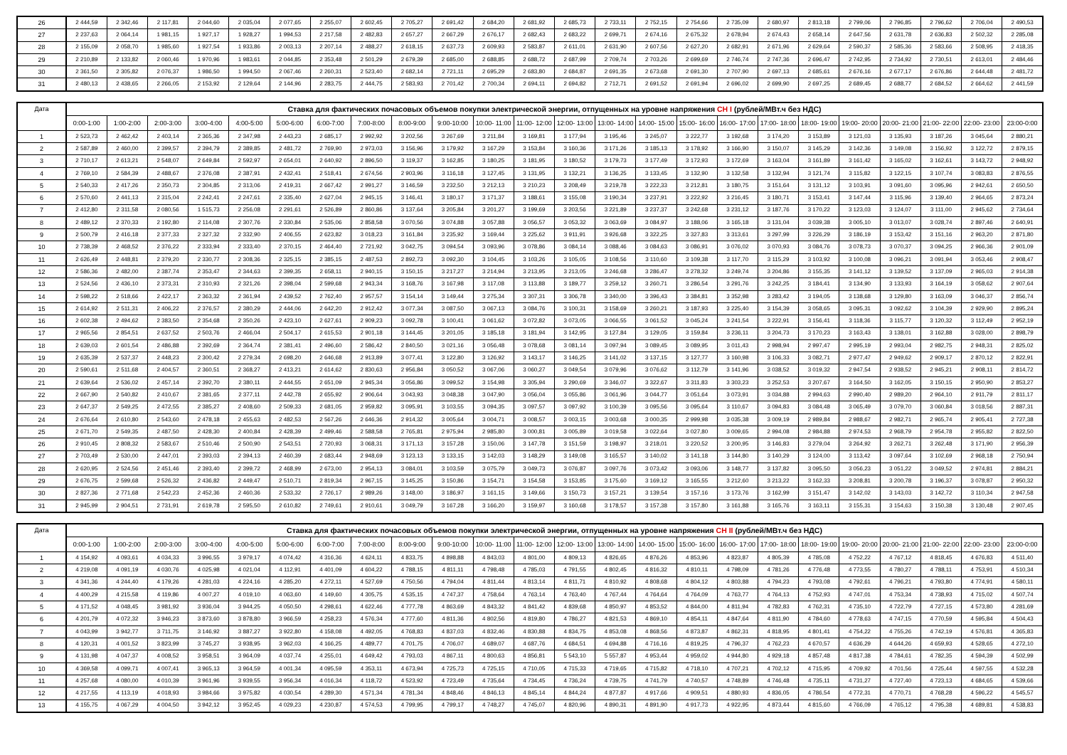| 26 | 2 444,59 | 2 342,46 | 2 117,81 | 2 044,60 | 2 035,04 | 2 077,65 | 2 255,07 | 2 602,45 | 2 705,27 | 2 691,42 | 2 684,20 | 2 681,92 | 2 685,73 | 2 733,11 | 2 752,15 | 2 754,66 | 2 735,09 | 2 680,97 | 2 813,18 | 2 799,06 | 2 796,85 | 2 796,62 | 2 706,04 | 2 490,53 |
| 27 | 2 237,63 | 2 064,14 | 1 981,15 | 1 927,17 | 1 928,27 | 1 994,53 | 2 217,58 | 2 482,83 | 2 657,27 | 2 667,29 | 2 676,17 | 2 682,43 | 2 683,22 | 2 699,71 | 2 674,16 | 2 675,32 | 2 678,94 | 2 674,43 | 2 658,14 | 2 647,56 | 2 631,78 | 2 636,83 | 2 502,32 | 2 285,08 |
| 28 | 2 155,09 | 2 058,70 | 1 985,60 | 1 927,54 | 1 933,86 | 2 003,13 | 2 207,14 | 2 488,27 | 2 618,15 | 2 637,73 | 2 609,93 | 2 583,87 | 2 611,01 | 2 631,90 | 2 607,56 | 2 627,20 | 2 682,91 | 2 671,96 | 2 629,64 | 2 590,37 | 2 585,36 | 2 583,66 | 2 508,95 | 2 418,35 |
| 29 | 2 210,89 | 2 133,82 | 2 060,46 | 1 970,96 | 1 983,61 | 2 044,85 | 2 353,48 | 2 501,29 | 2 679,39 | 2 685,00 | 2 688,85 | 2 688,72 | 2 687,99 | 2 709,74 | 2 703,26 | 2 699,69 | 2 746,74 | 2 747,36 | 2 696,47 | 2 742,95 | 2 734,92 | 2 730,51 | 2 613,01 | 2 484,46 |
| 30 | 2 361,50 | 2 305,82 | 2 076,37 | 1 986,50 | 1 994,50 | 2 067,46 | 2 260,31 | 2 523,40 | 2 682,14 | 2 721,11 | 2 695,29 | 2 683,80 | 2 684,87 | 2 691,35 | 2 673,68 | 2 691,30 | 2 707,90 | 2 697,13 | 2 685,61 | 2 676,16 | 2 677,17 | 2 676,86 | 2 644,48 | 2 481,72 |
| 31 | 2 480,13 | 2 438,65 | 2 266,05 | 2 153,92 | 2 129,64 | 2 144,96 | 2 283,75 | 2 444,75 | 2 583,93 | 2 701,42 | 2 700,34 | 2 694,11 | 2 694,82 | 2 712,71 | 2 691,52 | 2 691,94 | 2 696,02 | 2 699,90 | 2 697,25 | 2 689,45 | 2 688,77 | 2 684,52 | 2 664,62 | 2 441,59 |
| Дата | Ставка для фактических почасовых объемов покупки электрической энергии, отпущенных на уровне напряжения СН I (рублей/МВт.ч без НДС) | | | | | | | | | | | | | | | | | | | | | | | |
| --- | --- | --- | --- | --- | --- | --- | --- | --- | --- | --- | --- | --- | --- | --- | --- | --- | --- | --- | --- | --- | --- | --- | --- | --- |
| | 0:00-1:00 | 1:00-2:00 | 2:00-3:00 | 3:00-4:00 | 4:00-5:00 | 5:00-6:00 | 6:00-7:00 | 7:00-8:00 | 8:00-9:00 | 9:00-10:00 | 10:00- 11:00 | 11:00- 12:00 | 12:00- 13:00 | 13:00- 14:00 | 14:00- 15:00 | 15:00- 16:00 | 16:00- 17:00 | 17:00- 18:00 | 18:00- 19:00 | 19:00- 20:00 | 20:00- 21:00 | 21:00- 22:00 | 22:00- 23:00 | 23:00-0:00 |
| 1 | 2 523,73 | 2 462,42 | 2 403,14 | 2 365,36 | 2 347,98 | 2 443,23 | 2 685,17 | 2 992,92 | 3 202,56 | 3 267,69 | 3 211,84 | 3 169,81 | 3 177,94 | 3 195,46 | 3 245,07 | 3 222,77 | 3 192,68 | 3 174,20 | 3 153,89 | 3 121,03 | 3 135,93 | 3 187,26 | 3 045,64 | 2 880,21 |
| 2 | 2 587,89 | 2 460,00 | 2 399,57 | 2 394,79 | 2 389,85 | 2 481,72 | 2 769,90 | 2 973,03 | 3 156,96 | 3 179,92 | 3 167,29 | 3 153,84 | 3 160,36 | 3 171,26 | 3 185,13 | 3 178,92 | 3 166,90 | 3 150,07 | 3 145,29 | 3 142,36 | 3 149,08 | 3 156,92 | 3 122,72 | 2 879,15 |
| 3 | 2 710,17 | 2 613,21 | 2 548,07 | 2 649,84 | 2 592,97 | 2 654,01 | 2 640,92 | 2 896,50 | 3 119,37 | 3 162,85 | 3 180,25 | 3 181,95 | 3 180,52 | 3 179,73 | 3 177,49 | 3 172,93 | 3 172,69 | 3 163,04 | 3 161,89 | 3 161,42 | 3 165,02 | 3 162,61 | 3 143,72 | 2 948,92 |
| 4 | 2 769,10 | 2 584,39 | 2 488,67 | 2 376,08 | 2 387,91 | 2 432,41 | 2 518,41 | 2 674,56 | 2 903,96 | 3 116,18 | 3 127,45 | 3 131,95 | 3 132,21 | 3 136,25 | 3 133,45 | 3 132,90 | 3 132,58 | 3 132,94 | 3 121,74 | 3 115,82 | 3 122,15 | 3 107,74 | 3 083,83 | 2 876,55 |
| 5 | 2 540,33 | 2 417,26 | 2 350,73 | 2 304,85 | 2 313,06 | 2 419,31 | 2 667,42 | 2 991,27 | 3 146,59 | 3 232,50 | 3 212,13 | 3 210,23 | 3 208,49 | 3 219,78 | 3 222,33 | 3 212,81 | 3 180,75 | 3 151,64 | 3 131,12 | 3 103,91 | 3 091,60 | 3 095,96 | 2 942,61 | 2 650,50 |
| 6 | 2 570,60 | 2 441,13 | 2 315,04 | 2 242,41 | 2 247,61 | 2 335,40 | 2 627,04 | 2 945,15 | 3 146,41 | 3 180,17 | 3 171,37 | 3 188,61 | 3 155,08 | 3 190,34 | 3 237,91 | 3 222,92 | 3 216,45 | 3 180,71 | 3 153,41 | 3 147,44 | 3 115,96 | 3 139,40 | 2 964,65 | 2 873,24 |
| 7 | 2 412,80 | 2 311,58 | 2 080,56 | 1 515,73 | 2 256,08 | 2 291,61 | 2 526,89 | 2 860,86 | 3 137,64 | 3 205,84 | 3 201,27 | 3 199,69 | 3 203,56 | 3 221,89 | 3 237,37 | 3 242,68 | 3 231,12 | 3 187,76 | 3 170,22 | 3 123,03 | 3 124,07 | 3 111,00 | 2 945,62 | 2 734,64 |
| 8 | 2 489,12 | 2 370,33 | 2 192,80 | 2 114,08 | 2 307,76 | 2 330,84 | 2 535,06 | 2 858,58 | 3 070,56 | 3 074,88 | 3 057,88 | 3 056,57 | 3 053,32 | 3 063,69 | 3 084,97 | 3 188,06 | 3 165,18 | 3 131,04 | 3 039,38 | 3 005,10 | 3 013,07 | 3 028,74 | 2 897,46 | 2 640,91 |
| 9 | 2 500,79 | 2 416,18 | 2 377,33 | 2 327,32 | 2 332,90 | 2 406,55 | 2 623,82 | 3 018,23 | 3 161,84 | 3 235,92 | 3 169,44 | 3 225,62 | 3 911,91 | 3 926,68 | 3 322,25 | 3 327,83 | 3 313,61 | 3 297,99 | 3 226,29 | 3 186,19 | 3 153,42 | 3 151,16 | 2 963,20 | 2 871,80 |
| 10 | 2 738,39 | 2 468,52 | 2 376,22 | 2 333,94 | 2 333,40 | 2 370,15 | 2 464,40 | 2 721,92 | 3 042,75 | 3 094,54 | 3 093,96 | 3 078,86 | 3 084,14 | 3 088,46 | 3 084,63 | 3 086,91 | 3 076,02 | 3 070,93 | 3 084,76 | 3 078,73 | 3 070,37 | 3 094,25 | 2 966,36 | 2 901,09 |
| 11 | 2 626,49 | 2 448,81 | 2 379,20 | 2 330,77 | 2 308,36 | 2 325,15 | 2 385,15 | 2 487,53 | 2 892,73 | 3 092,30 | 3 104,45 | 3 103,26 | 3 105,05 | 3 108,56 | 3 110,60 | 3 109,38 | 3 117,70 | 3 115,29 | 3 103,92 | 3 100,08 | 3 096,21 | 3 091,94 | 3 053,46 | 2 908,47 |
| 12 | 2 586,36 | 2 482,00 | 2 387,74 | 2 353,47 | 2 344,63 | 2 399,35 | 2 658,11 | 2 940,15 | 3 150,15 | 3 217,27 | 3 214,94 | 3 213,95 | 3 213,05 | 3 246,68 | 3 286,47 | 3 278,32 | 3 249,74 | 3 204,86 | 3 155,35 | 3 141,12 | 3 139,52 | 3 137,09 | 2 965,03 | 2 914,38 |
| 13 | 2 524,56 | 2 436,10 | 2 373,31 | 2 310,93 | 2 321,26 | 2 398,04 | 2 599,68 | 2 943,34 | 3 168,76 | 3 167,98 | 3 117,08 | 3 113,88 | 3 189,77 | 3 259,12 | 3 260,71 | 3 286,54 | 3 291,76 | 3 242,25 | 3 184,41 | 3 134,90 | 3 133,93 | 3 164,19 | 3 058,62 | 2 907,64 |
| 14 | 2 598,22 | 2 518,66 | 2 422,17 | 2 363,32 | 2 361,94 | 2 439,52 | 2 762,40 | 2 957,57 | 3 154,14 | 3 149,44 | 3 275,34 | 3 307,31 | 3 306,78 | 3 340,00 | 3 396,43 | 3 384,81 | 3 352,98 | 3 283,42 | 3 194,05 | 3 138,68 | 3 129,80 | 3 163,09 | 3 046,37 | 2 856,74 |
| 15 | 2 614,92 | 2 511,31 | 2 406,22 | 2 376,57 | 2 380,29 | 2 444,06 | 2 642,20 | 2 912,42 | 3 077,34 | 3 087,50 | 3 067,13 | 3 084,76 | 3 100,31 | 3 158,69 | 3 260,21 | 3 187,93 | 3 225,40 | 3 154,39 | 3 058,65 | 3 095,31 | 3 092,62 | 3 104,39 | 2 929,90 | 2 895,24 |
| 16 | 2 602,38 | 2 494,62 | 2 383,50 | 2 354,68 | 2 350,26 | 2 423,10 | 2 627,61 | 2 909,23 | 3 092,78 | 3 100,41 | 3 061,62 | 3 072,82 | 3 073,05 | 3 066,55 | 3 061,52 | 3 045,24 | 3 241,54 | 3 222,91 | 3 156,41 | 3 118,36 | 3 115,77 | 3 120,32 | 3 112,49 | 2 952,19 |
| 17 | 2 965,56 | 2 854,51 | 2 637,52 | 2 503,76 | 2 466,04 | 2 504,17 | 2 615,53 | 2 901,18 | 3 144,45 | 3 201,05 | 3 185,18 | 3 181,94 | 3 142,95 | 3 127,84 | 3 129,05 | 3 159,84 | 3 236,11 | 3 204,73 | 3 170,23 | 3 163,43 | 3 138,01 | 3 162,88 | 3 028,00 | 2 898,79 |
| 18 | 2 639,03 | 2 601,54 | 2 486,88 | 2 392,69 | 2 364,74 | 2 381,41 | 2 496,60 | 2 586,42 | 2 840,50 | 3 021,16 | 3 056,48 | 3 078,68 | 3 081,14 | 3 097,94 | 3 089,45 | 3 089,95 | 3 011,43 | 2 998,94 | 2 997,47 | 2 995,19 | 2 993,04 | 2 982,75 | 2 948,31 | 2 825,02 |
| 19 | 2 635,39 | 2 537,37 | 2 448,23 | 2 300,42 | 2 279,34 | 2 698,20 | 2 646,68 | 2 913,89 | 3 077,41 | 3 122,80 | 3 126,92 | 3 143,17 | 3 146,25 | 3 141,02 | 3 137,15 | 3 127,77 | 3 160,98 | 3 106,33 | 3 082,71 | 2 977,47 | 2 949,62 | 2 909,17 | 2 870,12 | 2 822,91 |
| 20 | 2 590,61 | 2 511,68 | 2 404,57 | 2 360,51 | 2 368,27 | 2 413,21 | 2 614,62 | 2 830,63 | 2 956,84 | 3 050,52 | 3 067,06 | 3 060,27 | 3 049,54 | 3 079,96 | 3 076,62 | 3 112,79 | 3 141,96 | 3 038,52 | 3 019,32 | 2 947,54 | 2 938,52 | 2 945,21 | 2 908,11 | 2 814,72 |
| 21 | 2 639,64 | 2 536,02 | 2 457,14 | 2 392,70 | 2 380,11 | 2 444,55 | 2 651,09 | 2 945,34 | 3 056,86 | 3 099,52 | 3 154,98 | 3 305,94 | 3 290,69 | 3 346,07 | 3 322,67 | 3 311,83 | 3 303,23 | 3 252,53 | 3 207,67 | 3 164,50 | 3 162,05 | 3 150,15 | 2 950,90 | 2 853,27 |
| 22 | 2 667,90 | 2 540,82 | 2 410,67 | 2 381,65 | 2 377,11 | 2 442,78 | 2 655,92 | 2 906,64 | 3 043,93 | 3 048,38 | 3 047,90 | 3 056,04 | 3 055,86 | 3 061,96 | 3 044,77 | 3 051,64 | 3 073,91 | 3 034,88 | 2 994,63 | 2 990,40 | 2 989,20 | 2 964,10 | 2 911,79 | 2 811,17 |
| 23 | 2 647,37 | 2 549,25 | 2 472,55 | 2 385,27 | 2 408,60 | 2 509,33 | 2 681,05 | 2 959,82 | 3 095,91 | 3 103,55 | 3 094,35 | 3 097,57 | 3 097,92 | 3 100,39 | 3 095,56 | 3 095,64 | 3 110,67 | 3 094,83 | 3 084,48 | 3 065,49 | 3 079,70 | 3 060,84 | 3 018,56 | 2 887,31 |
| 24 | 2 676,64 | 2 610,80 | 2 543,60 | 2 478,18 | 2 455,63 | 2 482,53 | 2 567,26 | 2 646,36 | 2 914,32 | 3 005,64 | 3 004,71 | 3 008,57 | 3 003,15 | 3 003,68 | 3 000,35 | 2 999,98 | 3 035,38 | 3 009,19 | 2 989,84 | 2 988,67 | 2 982,71 | 2 965,74 | 2 905,41 | 2 727,38 |
| 25 | 2 671,70 | 2 549,35 | 2 487,50 | 2 428,30 | 2 400,84 | 2 428,39 | 2 499,46 | 2 588,58 | 2 765,81 | 2 975,94 | 2 985,80 | 3 000,81 | 3 005,89 | 3 019,58 | 3 022,64 | 3 027,80 | 3 009,65 | 2 994,08 | 2 984,88 | 2 974,53 | 2 968,79 | 2 954,78 | 2 955,82 | 2 822,50 |
| 26 | 2 910,45 | 2 808,32 | 2 583,67 | 2 510,46 | 2 500,90 | 2 543,51 | 2 720,93 | 3 068,31 | 3 171,13 | 3 157,28 | 3 150,06 | 3 147,78 | 3 151,59 | 3 198,97 | 3 218,01 | 3 220,52 | 3 200,95 | 3 146,83 | 3 279,04 | 3 264,92 | 3 262,71 | 3 262,48 | 3 171,90 | 2 956,39 |
| 27 | 2 703,49 | 2 530,00 | 2 447,01 | 2 393,03 | 2 394,13 | 2 460,39 | 2 683,44 | 2 948,69 | 3 123,13 | 3 133,15 | 3 142,03 | 3 148,29 | 3 149,08 | 3 165,57 | 3 140,02 | 3 141,18 | 3 144,80 | 3 140,29 | 3 124,00 | 3 113,42 | 3 097,64 | 3 102,69 | 2 968,18 | 2 750,94 |
| 28 | 2 620,95 | 2 524,56 | 2 451,46 | 2 393,40 | 2 399,72 | 2 468,99 | 2 673,00 | 2 954,13 | 3 084,01 | 3 103,59 | 3 075,79 | 3 049,73 | 3 076,87 | 3 097,76 | 3 073,42 | 3 093,06 | 3 148,77 | 3 137,82 | 3 095,50 | 3 056,23 | 3 051,22 | 3 049,52 | 2 974,81 | 2 884,21 |
| 29 | 2 676,75 | 2 599,68 | 2 526,32 | 2 436,82 | 2 449,47 | 2 510,71 | 2 819,34 | 2 967,15 | 3 145,25 | 3 150,86 | 3 154,71 | 3 154,58 | 3 153,85 | 3 175,60 | 3 169,12 | 3 165,55 | 3 212,60 | 3 213,22 | 3 162,33 | 3 208,81 | 3 200,78 | 3 196,37 | 3 078,87 | 2 950,32 |
| 30 | 2 827,36 | 2 771,68 | 2 542,23 | 2 452,36 | 2 460,36 | 2 533,32 | 2 726,17 | 2 989,26 | 3 148,00 | 3 186,97 | 3 161,15 | 3 149,66 | 3 150,73 | 3 157,21 | 3 139,54 | 3 157,16 | 3 173,76 | 3 162,99 | 3 151,47 | 3 142,02 | 3 143,03 | 3 142,72 | 3 110,34 | 2 947,58 |
| 31 | 2 945,99 | 2 904,51 | 2 731,91 | 2 619,78 | 2 595,50 | 2 610,82 | 2 749,61 | 2 910,61 | 3 049,79 | 3 167,28 | 3 166,20 | 3 159,97 | 3 160,68 | 3 178,57 | 3 157,38 | 3 157,80 | 3 161,88 | 3 165,76 | 3 163,11 | 3 155,31 | 3 154,63 | 3 150,38 | 3 130,48 | 2 907,45 |
| Дата | Ставка для фактических почасовых объемов покупки электрической энергии, отпущенных на уровне напряжения СН II (рублей/МВт.ч без НДС) | | | | | | | | | | | | | | | | | | | | | | | |
| --- | --- | --- | --- | --- | --- | --- | --- | --- | --- | --- | --- | --- | --- | --- | --- | --- | --- | --- | --- | --- | --- | --- | --- | --- |
| | 0:00-1:00 | 1:00-2:00 | 2:00-3:00 | 3:00-4:00 | 4:00-5:00 | 5:00-6:00 | 6:00-7:00 | 7:00-8:00 | 8:00-9:00 | 9:00-10:00 | 10:00- 11:00 | 11:00- 12:00 | 12:00- 13:00 | 13:00- 14:00 | 14:00- 15:00 | 15:00- 16:00 | 16:00- 17:00 | 17:00- 18:00 | 18:00- 19:00 | 19:00- 20:00 | 20:00- 21:00 | 21:00- 22:00 | 22:00- 23:00 | 23:00-0:00 |
| 1 | 4 154,92 | 4 093,61 | 4 034,33 | 3 996,55 | 3 979,17 | 4 074,42 | 4 316,36 | 4 624,11 | 4 833,75 | 4 898,88 | 4 843,03 | 4 801,00 | 4 809,13 | 4 826,65 | 4 876,26 | 4 853,96 | 4 823,87 | 4 805,39 | 4 785,08 | 4 752,22 | 4 767,12 | 4 818,45 | 4 676,83 | 4 511,40 |
| 2 | 4 219,08 | 4 091,19 | 4 030,76 | 4 025,98 | 4 021,04 | 4 112,91 | 4 401,09 | 4 604,22 | 4 788,15 | 4 811,11 | 4 798,48 | 4 785,03 | 4 791,55 | 4 802,45 | 4 816,32 | 4 810,11 | 4 798,09 | 4 781,26 | 4 776,48 | 4 773,55 | 4 780,27 | 4 788,11 | 4 753,91 | 4 510,34 |
| 3 | 4 341,36 | 4 244,40 | 4 179,26 | 4 281,03 | 4 224,16 | 4 285,20 | 4 272,11 | 4 527,69 | 4 750,56 | 4 794,04 | 4 811,44 | 4 813,14 | 4 811,71 | 4 810,92 | 4 808,68 | 4 804,12 | 4 803,88 | 4 794,23 | 4 793,08 | 4 792,61 | 4 796,21 | 4 793,80 | 4 774,91 | 4 580,11 |
| 4 | 4 400,29 | 4 215,58 | 4 119,86 | 4 007,27 | 4 019,10 | 4 063,60 | 4 149,60 | 4 305,75 | 4 535,15 | 4 747,37 | 4 758,64 | 4 763,14 | 4 763,40 | 4 767,44 | 4 764,64 | 4 764,09 | 4 763,77 | 4 764,13 | 4 752,93 | 4 747,01 | 4 753,34 | 4 738,93 | 4 715,02 | 4 507,74 |
| 5 | 4 171,52 | 4 048,45 | 3 981,92 | 3 936,04 | 3 944,25 | 4 050,50 | 4 298,61 | 4 622,46 | 4 777,78 | 4 863,69 | 4 843,32 | 4 841,42 | 4 839,68 | 4 850,97 | 4 853,52 | 4 844,00 | 4 811,94 | 4 782,83 | 4 762,31 | 4 735,10 | 4 722,79 | 4 727,15 | 4 573,80 | 4 281,69 |
| 6 | 4 201,79 | 4 072,32 | 3 946,23 | 3 873,60 | 3 878,80 | 3 966,59 | 4 258,23 | 4 576,34 | 4 777,60 | 4 811,36 | 4 802,56 | 4 819,80 | 4 786,27 | 4 821,53 | 4 869,10 | 4 854,11 | 4 847,64 | 4 811,90 | 4 784,60 | 4 778,63 | 4 747,15 | 4 770,59 | 4 595,84 | 4 504,43 |
| 7 | 4 043,99 | 3 942,77 | 3 711,75 | 3 146,92 | 3 887,27 | 3 922,80 | 4 158,08 | 4 492,05 | 4 768,83 | 4 837,03 | 4 832,46 | 4 830,88 | 4 834,75 | 4 853,08 | 4 868,56 | 4 873,87 | 4 862,31 | 4 818,95 | 4 801,41 | 4 754,22 | 4 755,26 | 4 742,19 | 4 576,81 | 4 365,83 |
| 8 | 4 120,31 | 4 001,52 | 3 823,99 | 3 745,27 | 3 938,95 | 3 962,03 | 4 166,25 | 4 489,77 | 4 701,75 | 4 706,07 | 4 689,07 | 4 687,76 | 4 684,51 | 4 694,88 | 4 716,16 | 4 819,25 | 4 796,37 | 4 762,23 | 4 670,57 | 4 636,29 | 4 644,26 | 4 659,93 | 4 528,65 | 4 272,10 |
| 9 | 4 131,98 | 4 047,37 | 4 008,52 | 3 958,51 | 3 964,09 | 4 037,74 | 4 255,01 | 4 649,42 | 4 793,03 | 4 867,11 | 4 800,63 | 4 856,81 | 5 543,10 | 5 557,87 | 4 953,44 | 4 959,02 | 4 944,80 | 4 929,18 | 4 857,48 | 4 817,38 | 4 784,61 | 4 782,35 | 4 594,39 | 4 502,99 |
| 10 | 4 369,58 | 4 099,71 | 4 007,41 | 3 965,13 | 3 964,59 | 4 001,34 | 4 095,59 | 4 353,11 | 4 673,94 | 4 725,73 | 4 725,15 | 4 710,05 | 4 715,33 | 4 719,65 | 4 715,82 | 4 718,10 | 4 707,21 | 4 702,12 | 4 715,95 | 4 709,92 | 4 701,56 | 4 725,44 | 4 597,55 | 4 532,28 |
| 11 | 4 257,68 | 4 080,00 | 4 010,39 | 3 961,96 | 3 939,55 | 3 956,34 | 4 016,34 | 4 118,72 | 4 523,92 | 4 723,49 | 4 735,64 | 4 734,45 | 4 736,24 | 4 739,75 | 4 741,79 | 4 740,57 | 4 748,89 | 4 746,48 | 4 735,11 | 4 731,27 | 4 727,40 | 4 723,13 | 4 684,65 | 4 539,66 |
| 12 | 4 217,55 | 4 113,19 | 4 018,93 | 3 984,66 | 3 975,82 | 4 030,54 | 4 289,30 | 4 571,34 | 4 781,34 | 4 848,46 | 4 846,13 | 4 845,14 | 4 844,24 | 4 877,87 | 4 917,66 | 4 909,51 | 4 880,93 | 4 836,05 | 4 786,54 | 4 772,31 | 4 770,71 | 4 768,28 | 4 596,22 | 4 545,57 |
| 13 | 4 155,75 | 4 067,29 | 4 004,50 | 3 942,12 | 3 952,45 | 4 029,23 | 4 230,87 | 4 574,53 | 4 799,95 | 4 799,17 | 4 748,27 | 4 745,07 | 4 820,96 | 4 890,31 | 4 891,90 | 4 917,73 | 4 922,95 | 4 873,44 | 4 815,60 | 4 766,09 | 4 765,12 | 4 795,38 | 4 689,81 | 4 538,83 |